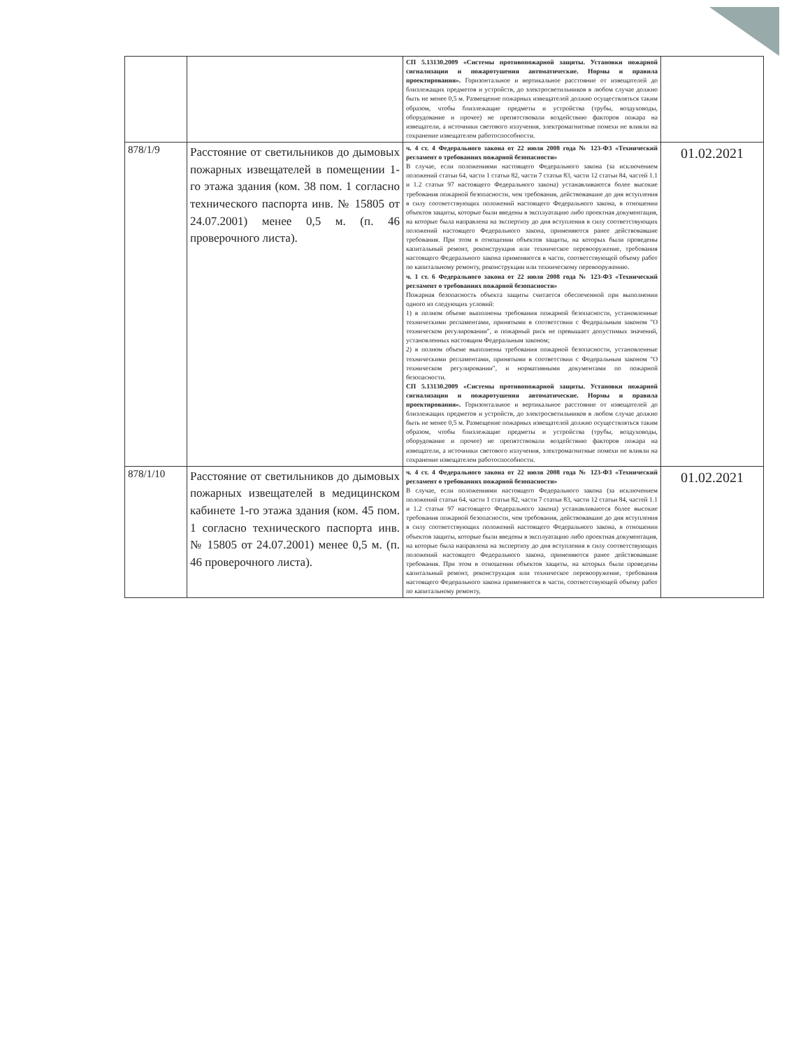| | | СП 5.13130.2009 «Системы противопожарной защиты. Установки пожарной сигнализации и пожаротушения автоматические. Нормы и правила проектирования». Горизонтальное и вертикальное расстояние от извещателей до близлежащих предметов и устройств, до электросветильников в любом случае должно быть не менее 0,5 м. Размещение пожарных извещателей должно осуществляться таким образом, чтобы близлежащие предметы и устройства (трубы, воздуховоды, оборудование и прочее) не препятствовали воздействию факторов пожара на извещатели, а источники светового излучения, электромагнитные помехи не влияли на сохранение извещателем работоспособности. | |
| 878/1/9 | Расстояние от светильников до дымовых пожарных извещателей в помещении 1-го этажа здания (ком. 38 пом. 1 согласно технического паспорта инв. № 15805 от 24.07.2001) менее 0,5 м. (п. 46 проверочного листа). | ч. 4 ст. 4 Федерального закона от 22 июля 2008 года № 123-ФЗ «Технический регламент о требованиях пожарной безопасности» В случае, если положениями настоящего Федерального закона (за исключением положений статьи 64, части 1 статьи 82, части 7 статьи 83, части 12 статьи 84, частей 1.1 и 1.2 статьи 97 настоящего Федерального закона) устанавливаются более высокие требования пожарной безопасности, чем требования, действовавшие до дня вступления в силу соответствующих положений настоящего Федерального закона, в отношении объектов защиты, которые были введены в эксплуатацию либо проектная документация, на которые была направлена на экспертизу до дня вступления в силу соответствующих положений настоящего Федерального закона, применяются ранее действовавшие требования. При этом в отношении объектов защиты, на которых были проведены капитальный ремонт, реконструкция или техническое перевооружение, требования настоящего Федерального закона применяются в части, соответствующей объему работ по капитальному ремонту, реконструкции или техническому перевооружению. ч. 1 ст. 6 Федерального закона от 22 июля 2008 года № 123-ФЗ «Технический регламент о требованиях пожарной безопасности» Пожарная безопасность объекта защиты считается обеспеченной при выполнении одного из следующих условий: 1) в полном объеме выполнены требования пожарной безопасности, установленные техническими регламентами, принятыми в соответствии с Федеральным законом "О техническом регулировании", и пожарный риск не превышает допустимых значений, установленных настоящим Федеральным законом; 2) в полном объеме выполнены требования пожарной безопасности, установленные техническими регламентами, принятыми в соответствии с Федеральным законом "О техническом регулировании", и нормативными документами по пожарной безопасности. СП 5.13130.2009 «Системы противопожарной защиты. Установки пожарной сигнализации и пожаротушения автоматические. Нормы и правила проектирования». Горизонтальное и вертикальное расстояние от извещателей до близлежащих предметов и устройств, до электросветильников в любом случае должно быть не менее 0,5 м. Размещение пожарных извещателей должно осуществляться таким образом, чтобы близлежащие предметы и устройства (трубы, воздуховоды, оборудование и прочее) не препятствовали воздействию факторов пожара на извещатели, а источники светового излучения, электромагнитные помехи не влияли на сохранение извещателем работоспособности. | 01.02.2021 |
| 878/1/10 | Расстояние от светильников до дымовых пожарных извещателей в медицинском кабинете 1-го этажа здания (ком. 45 пом. 1 согласно технического паспорта инв. № 15805 от 24.07.2001) менее 0,5 м. (п. 46 проверочного листа). | ч. 4 ст. 4 Федерального закона от 22 июля 2008 года № 123-ФЗ «Технический регламент о требованиях пожарной безопасности» В случае, если положениями настоящего Федерального закона (за исключением положений статьи 64, части 1 статьи 82, части 7 статьи 83, части 12 статьи 84, частей 1.1 и 1.2 статьи 97 настоящего Федерального закона) устанавливаются более высокие требования пожарной безопасности, чем требования, действовавшие до дня вступления в силу соответствующих положений настоящего Федерального закона, в отношении объектов защиты, которые были введены в эксплуатацию либо проектная документация, на которые была направлена на экспертизу до дня вступления в силу соответствующих положений настоящего Федерального закона, применяются ранее действовавшие требования. При этом в отношении объектов защиты, на которых были проведены капитальный ремонт, реконструкция или техническое перевооружение, требования настоящего Федерального закона применяются в части, соответствующей объему работ по капитальному ремонту, | 01.02.2021 |